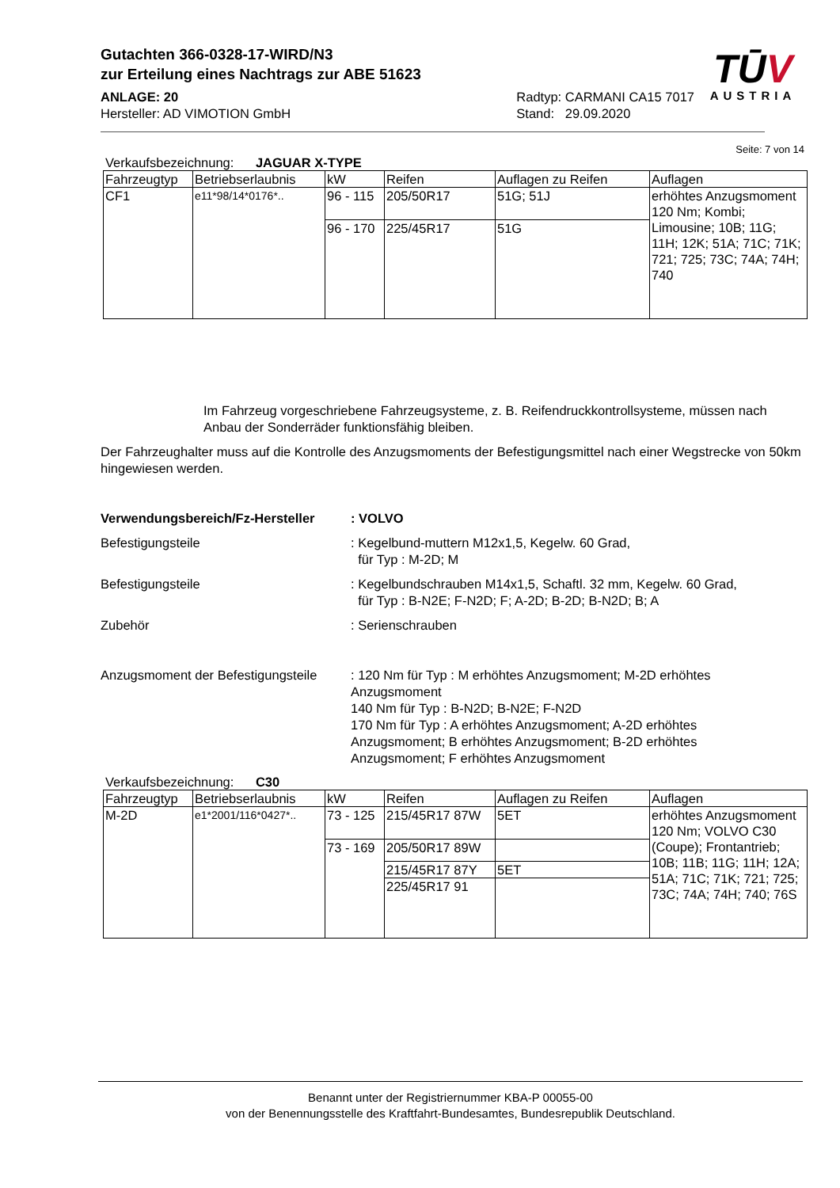Gutachten 366-0328-17-WIRD/N3
zur Erteilung eines Nachtrags zur ABE 51623
ANLAGE: 20
Hersteller: AD VIMOTION GmbH
Radtyp: CARMANI CA15 7017
Stand: 29.09.2020
TŪV
AUSTRIA
Seite: 7 von 14
Verkaufsbezeichnung: JAGUAR X-TYPE
| Fahrzeugtyp | Betriebserlaubnis | kW | Reifen | Auflagen zu Reifen | Auflagen |
| CF1 | e11*98/14*0176*.. | 96 - 115 | 205/50R17 | 51G; 51J | erhöhtes Anzugsmoment 120 Nm; Kombi; Limousine; 10B; 11G; 11H; 12K; 51A; 71C; 71K; 721; 725; 73C; 74A; 74H; 740 |
| | | 96 - 170 | 225/45R17 | 51G | |
Im Fahrzeug vorgeschriebene Fahrzeugsysteme, z. B. Reifendruckkontrollsysteme, müssen nach Anbau der Sonderräder funktionsfähig bleiben.
Der Fahrzeughalter muss auf die Kontrolle des Anzugsmoments der Befestigungsmittel nach einer Wegstrecke von 50km hingewiesen werden.
Verwendungsbereich/Fz-Hersteller
: VOLVO
Befestigungsteile : Kegelbund-muttern M12x1,5, Kegelw. 60 Grad,
für Typ : M-2D; M
Befestigungsteile : Kegelbundschrauben M14x1,5, Schaftl. 32 mm, Kegelw. 60 Grad,
für Typ : B-N2E; F-N2D; F; A-2D; B-2D; B-N2D; B; A
Zubehör : Serienschrauben
Anzugsmoment der Befestigungsteile
: 120 Nm für Typ : M erhöhtes Anzugsmoment; M-2D erhöhtes Anzugsmoment
140 Nm für Typ : B-N2D; B-N2E; F-N2D
170 Nm für Typ : A erhöhtes Anzugsmoment; A-2D erhöhtes Anzugsmoment; B erhöhtes Anzugsmoment; B-2D erhöhtes Anzugsmoment; F erhöhtes Anzugsmoment
Verkaufsbezeichnung: C30
| Fahrzeugtyp | Betriebserlaubnis | kW | Reifen | Auflagen zu Reifen | Auflagen |
| M-2D | e1*2001/116*0427*.. | 73 - 125 | 215/45R17 87W | 5ET | erhöhtes Anzugsmoment 120 Nm; VOLVO C30 (Coupe); Frontantrieb; 10B; 11B; 11G; 11H; 12A; 51A; 71C; 71K; 721; 725; 73C; 74A; 74H; 740; 76S |
| | | 73 - 169 | 205/50R17 89W | | |
| | | | 215/45R17 87Y | 5ET | |
| | | | 225/45R17 91 | | |
Benannt unter der Registriernummer KBA-P 00055-00
von der Benennungsstelle des Kraftfahrt-Bundesamtes, Bundesrepublik Deutschland.